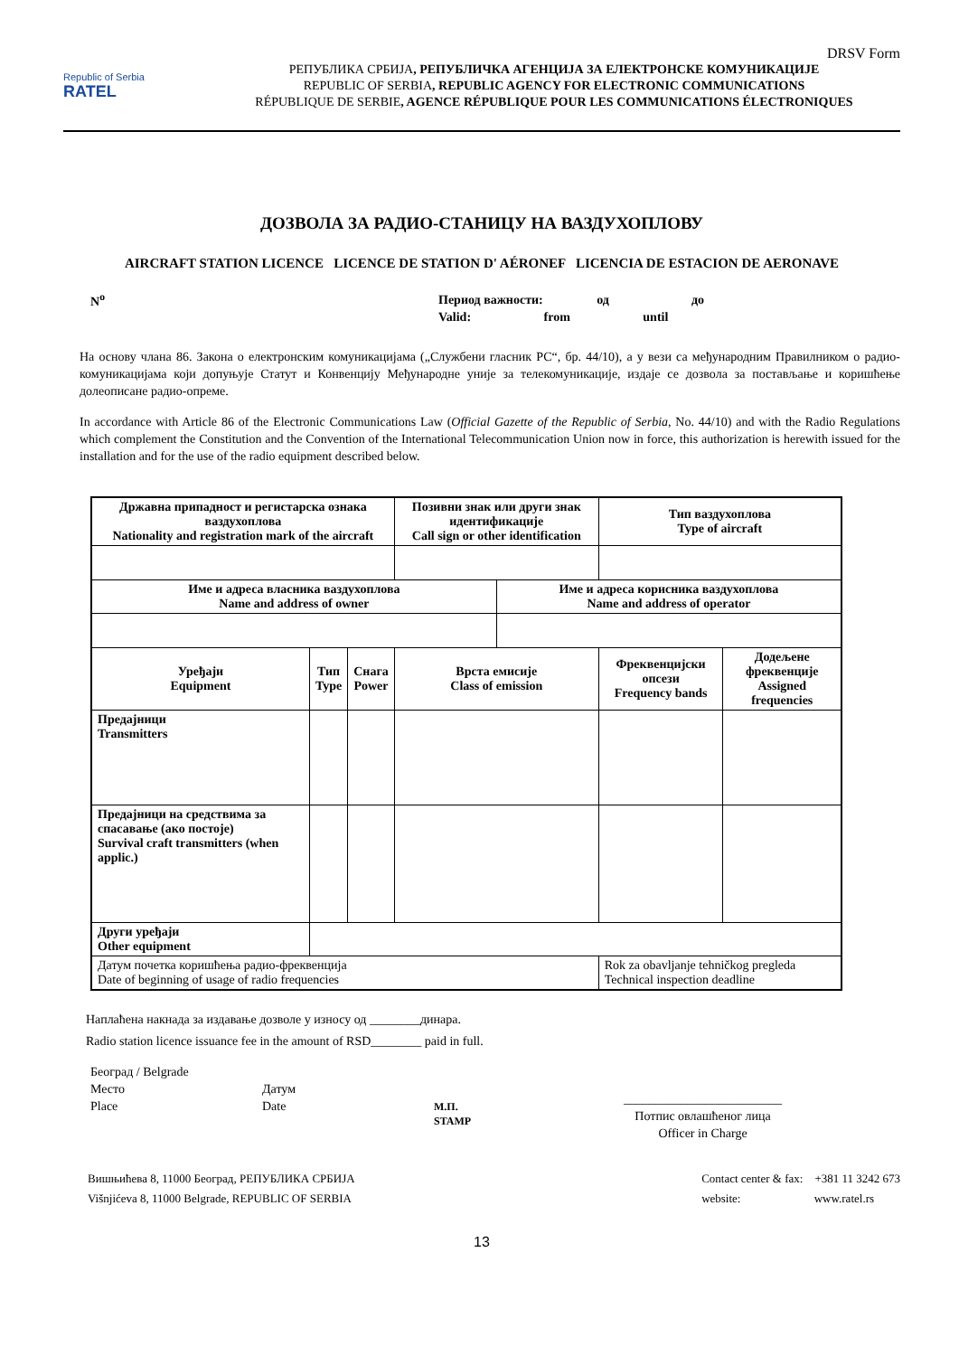DRSV Form
Republic of Serbia
RATEL
РЕПУБЛИКА СРБИЈА, РЕПУБЛИЧКА АГЕНЦИЈА ЗА ЕЛЕКТРОНСКЕ КОМУНИКАЦИЈЕ
REPUBLIC OF SERBIA, REPUBLIC AGENCY FOR ELECTRONIC COMMUNICATIONS
RÉPUBLIQUE DE SERBIE, AGENCE RÉPUBLIQUE POUR LES COMMUNICATIONS ÉLECTRONIQUES
ДОЗВОЛА ЗА РАДИО-СТАНИЦУ НА ВАЗДУХОПЛОВУ
AIRCRAFT STATION LICENCE LICENCE DE STATION D' AÉRONEF LICENCIA DE ESTACION DE AERONAVE
N<sup>o</sup>
Период важности: од до
Valid: from until
На основу члана 86. Закона о електронским комуникацијама („Службени гласник РС“, бр. 44/10), а у вези са међународним Правилником о радио-комуникацијама који допуњује Статут и Конвенцију Међународне уније за телекомуникације, издаје се дозвола за постављање и коришћење долеописане радио-опреме.
In accordance with Article 86 of the Electronic Communications Law (Official Gazette of the Republic of Serbia, No. 44/10) and with the Radio Regulations which complement the Constitution and the Convention of the International Telecommunication Union now in force, this authorization is herewith issued for the installation and for the use of the radio equipment described below.
| Државна припадност и регистарска ознака ваздухоплова Nationality and registration mark of the aircraft | | | Позивни знак или други знак идентификације Call sign or other identification | | Тип ваздухоплова Type of aircraft | |
| --- | --- | --- | --- | --- | --- | --- |
| Име и адреса власника ваздухоплова Name and address of owner | | | | Име и адреса корисника ваздухоплова Name and address of operator | | |
| Уређаји Equipment | Тип Type | Снага Power | Врста емисије Class of emission | | Фреквенцијски опсези Frequency bands | Додељене фреквенције Assigned frequencies |
| Предајници Transmitters | | | | | | |
| Предајници на средствима за спасавање (ако постоје) Survival craft transmitters (when applic.) | | | | | | |
| Други уређаји Other equipment | | | | | | |
| Датум почетка коришћења радио-фреквенција Date of beginning of usage of radio frequencies | | | | | Rok za obavljanje tehničkog pregleda Technical inspection deadline | |
Наплаћена накнада за издавање дозволе у износу од ________динара.
Radio station licence issuance fee in the amount of RSD________ paid in full.
Београд / Belgrade
Место
Place
Датум
Date
М.П.
STAMP
_________________________
Потпис овлашћеног лица
Officer in Charge
Вишњићева 8, 11000 Београд, РЕПУБЛИКА СРБИЈА
Višnjićeva 8, 11000 Belgrade, REPUBLIC OF SERBIA
Contact center & fax: +381 11 3242 673
website: www.ratel.rs
13